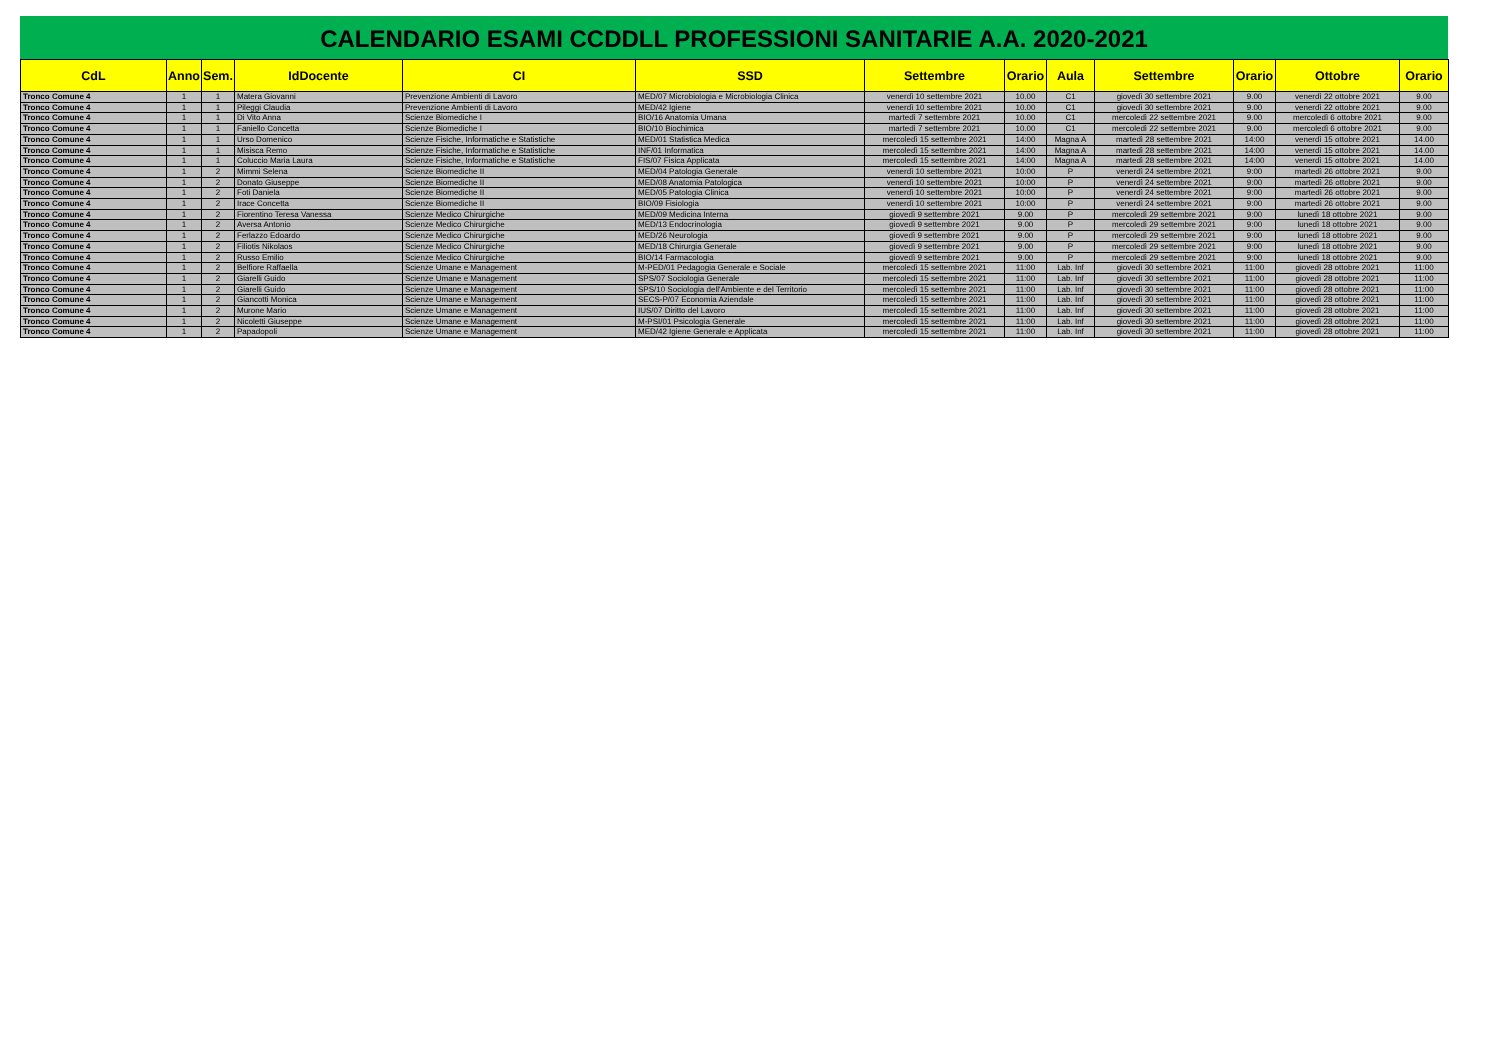CALENDARIO ESAMI CCDDLL PROFESSIONI SANITARIE A.A. 2020-2021
| CdL | Anno | Sem. | IdDocente | CI | SSD | Settembre | Orario | Aula | Settembre | Orario | Ottobre | Orario |
| --- | --- | --- | --- | --- | --- | --- | --- | --- | --- | --- | --- | --- |
| Tronco Comune 4 | 1 | 1 | Matera Giovanni | Prevenzione Ambienti di Lavoro | MED/07 Microbiologia e Microbiologia Clinica | venerdì 10 settembre 2021 | 10.00 | C1 | giovedì 30 settembre 2021 | 9.00 | venerdì 22 ottobre 2021 | 9.00 |
| Tronco Comune 4 | 1 | 1 | Pileggi Claudia | Prevenzione Ambienti di Lavoro | MED/42 Igiene | venerdì 10 settembre 2021 | 10.00 | C1 | giovedì 30 settembre 2021 | 9.00 | venerdì 22 ottobre 2021 | 9.00 |
| Tronco Comune 4 | 1 | 1 | Di Vito Anna | Scienze Biomediche I | BIO/16 Anatomia Umana | martedì 7 settembre 2021 | 10.00 | C1 | mercoledì 22 settembre 2021 | 9.00 | mercoledì 6 ottobre 2021 | 9.00 |
| Tronco Comune 4 | 1 | 1 | Faniello Concetta | Scienze Biomediche I | BIO/10 Biochimica | martedì 7 settembre 2021 | 10.00 | C1 | mercoledì 22 settembre 2021 | 9.00 | mercoledì 6 ottobre 2021 | 9.00 |
| Tronco Comune 4 | 1 | 1 | Urso Domenico | Scienze Fisiche, Informatiche e Statistiche | MED/01 Statistica Medica | mercoledì 15 settembre 2021 | 14:00 | Magna A | martedì 28 settembre 2021 | 14:00 | venerdì 15 ottobre 2021 | 14.00 |
| Tronco Comune 4 | 1 | 1 | Misisca Remo | Scienze Fisiche, Informatiche e Statistiche | INF/01 Informatica | mercoledì 15 settembre 2021 | 14:00 | Magna A | martedì 28 settembre 2021 | 14:00 | venerdì 15 ottobre 2021 | 14.00 |
| Tronco Comune 4 | 1 | 1 | Coluccio Maria Laura | Scienze Fisiche, Informatiche e Statistiche | FIS/07 Fisica Applicata | mercoledì 15 settembre 2021 | 14:00 | Magna A | martedì 28 settembre 2021 | 14:00 | venerdì 15 ottobre 2021 | 14.00 |
| Tronco Comune 4 | 1 | 2 | Mimmi Selena | Scienze Biomediche II | MED/04 Patologia Generale | venerdì 10 settembre 2021 | 10:00 | P | venerdì 24 settembre 2021 | 9:00 | martedì 26 ottobre 2021 | 9.00 |
| Tronco Comune 4 | 1 | 2 | Donato Giuseppe | Scienze Biomediche II | MED/08 Anatomia Patologica | venerdì 10 settembre 2021 | 10:00 | P | venerdì 24 settembre 2021 | 9:00 | martedì 26 ottobre 2021 | 9.00 |
| Tronco Comune 4 | 1 | 2 | Foti Daniela | Scienze Biomediche II | MED/05 Patologia Clinica | venerdì 10 settembre 2021 | 10:00 | P | venerdì 24 settembre 2021 | 9:00 | martedì 26 ottobre 2021 | 9.00 |
| Tronco Comune 4 | 1 | 2 | Irace Concetta | Scienze Biomediche II | BIO/09 Fisiologia | venerdì 10 settembre 2021 | 10:00 | P | venerdì 24 settembre 2021 | 9:00 | martedì 26 ottobre 2021 | 9.00 |
| Tronco Comune 4 | 1 | 2 | Fiorentino Teresa Vanessa | Scienze Medico Chirurgiche | MED/09 Medicina Interna | giovedì 9 settembre 2021 | 9.00 | P | mercoledì 29 settembre 2021 | 9:00 | lunedì 18 ottobre 2021 | 9.00 |
| Tronco Comune 4 | 1 | 2 | Aversa Antonio | Scienze Medico Chirurgiche | MED/13 Endocrinologia | giovedì 9 settembre 2021 | 9.00 | P | mercoledì 29 settembre 2021 | 9:00 | lunedì 18 ottobre 2021 | 9.00 |
| Tronco Comune 4 | 1 | 2 | Ferlazzo Edoardo | Scienze Medico Chirurgiche | MED/26 Neurologia | giovedì 9 settembre 2021 | 9.00 | P | mercoledì 29 settembre 2021 | 9:00 | lunedì 18 ottobre 2021 | 9.00 |
| Tronco Comune 4 | 1 | 2 | Filiotis Nikolaos | Scienze Medico Chirurgiche | MED/18 Chirurgia Generale | giovedì 9 settembre 2021 | 9.00 | P | mercoledì 29 settembre 2021 | 9:00 | lunedì 18 ottobre 2021 | 9.00 |
| Tronco Comune 4 | 1 | 2 | Russo Emilio | Scienze Medico Chirurgiche | BIO/14 Farmacologia | giovedì 9 settembre 2021 | 9.00 | P | mercoledì 29 settembre 2021 | 9:00 | lunedì 18 ottobre 2021 | 9.00 |
| Tronco Comune 4 | 1 | 2 | Belfiore Raffaella | Scienze Umane e Management | M-PED/01 Pedagogia Generale e Sociale | mercoledì 15 settembre 2021 | 11:00 | Lab. Inf | giovedì 30 settembre 2021 | 11:00 | giovedì 28 ottobre 2021 | 11:00 |
| Tronco Comune 4 | 1 | 2 | Giarelli Guido | Scienze Umane e Management | SPS/07 Sociologia Generale | mercoledì 15 settembre 2021 | 11:00 | Lab. Inf | giovedì 30 settembre 2021 | 11:00 | giovedì 28 ottobre 2021 | 11:00 |
| Tronco Comune 4 | 1 | 2 | Giarelli Guido | Scienze Umane e Management | SPS/10 Sociologia dell'Ambiente e del Territorio | mercoledì 15 settembre 2021 | 11:00 | Lab. Inf | giovedì 30 settembre 2021 | 11:00 | giovedì 28 ottobre 2021 | 11:00 |
| Tronco Comune 4 | 1 | 2 | Giancotti Monica | Scienze Umane e Management | SECS-P/07 Economia Aziendale | mercoledì 15 settembre 2021 | 11:00 | Lab. Inf | giovedì 30 settembre 2021 | 11:00 | giovedì 28 ottobre 2021 | 11:00 |
| Tronco Comune 4 | 1 | 2 | Murone Mario | Scienze Umane e Management | IUS/07 Diritto del Lavoro | mercoledì 15 settembre 2021 | 11:00 | Lab. Inf | giovedì 30 settembre 2021 | 11:00 | giovedì 28 ottobre 2021 | 11:00 |
| Tronco Comune 4 | 1 | 2 | Nicoletti Giuseppe | Scienze Umane e Management | M-PSI/01 Psicologia Generale | mercoledì 15 settembre 2021 | 11:00 | Lab. Inf | giovedì 30 settembre 2021 | 11:00 | giovedì 28 ottobre 2021 | 11:00 |
| Tronco Comune 4 | 1 | 2 | Papadopoli | Scienze Umane e Management | MED/42 Igiene Generale e Applicata | mercoledì 15 settembre 2021 | 11:00 | Lab. Inf | giovedì 30 settembre 2021 | 11:00 | giovedì 28 ottobre 2021 | 11:00 |